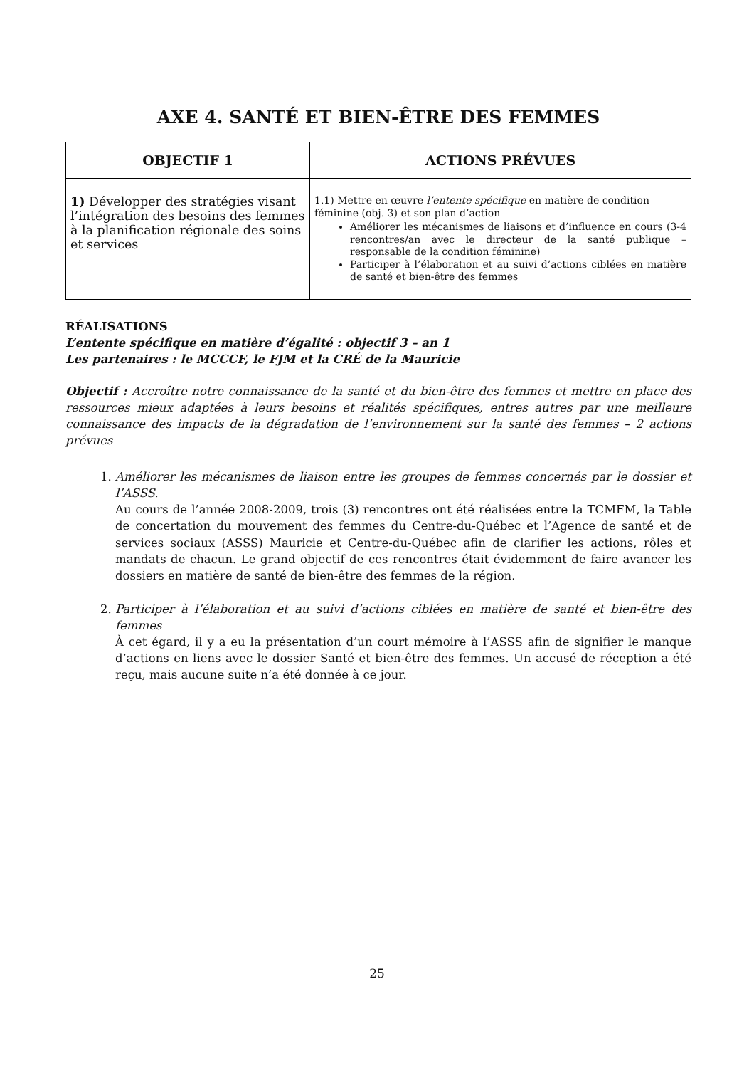AXE 4. SANTÉ ET BIEN-ÊTRE DES FEMMES
| OBJECTIF 1 | ACTIONS PRÉVUES |
| --- | --- |
| 1) Développer des stratégies visant l’intégration des besoins des femmes à la planification régionale des soins et services | 1.1) Mettre en œuvre l’entente spécifique en matière de condition féminine (obj. 3) et son plan d’action Améliorer les mécanismes de liaisons et d’influence en cours (3-4 rencontres/an avec le directeur de la santé publique – responsable de la condition féminine) Participer à l’élaboration et au suivi d’actions ciblées en matière de santé et bien-être des femmes |
RÉALISATIONS
L’entente spécifique en matière d’égalité : objectif 3 – an 1
Les partenaires : le MCCCF, le FJM et la CRÉ de la Mauricie
Objectif : Accroître notre connaissance de la santé et du bien-être des femmes et mettre en place des ressources mieux adaptées à leurs besoins et réalités spécifiques, entres autres par une meilleure connaissance des impacts de la dégradation de l’environnement sur la santé des femmes – 2 actions prévues
1. Améliorer les mécanismes de liaison entre les groupes de femmes concernés par le dossier et l’ASSS.
Au cours de l’année 2008-2009, trois (3) rencontres ont été réalisées entre la TCMFM, la Table de concertation du mouvement des femmes du Centre-du-Québec et l’Agence de santé et de services sociaux (ASSS) Mauricie et Centre-du-Québec afin de clarifier les actions, rôles et mandats de chacun. Le grand objectif de ces rencontres était évidemment de faire avancer les dossiers en matière de santé de bien-être des femmes de la région.
2. Participer à l’élaboration et au suivi d’actions ciblées en matière de santé et bien-être des femmes
À cet égard, il y a eu la présentation d’un court mémoire à l’ASSS afin de signifier le manque d’actions en liens avec le dossier Santé et bien-être des femmes. Un accusé de réception a été reçu, mais aucune suite n’a été donnée à ce jour.
25